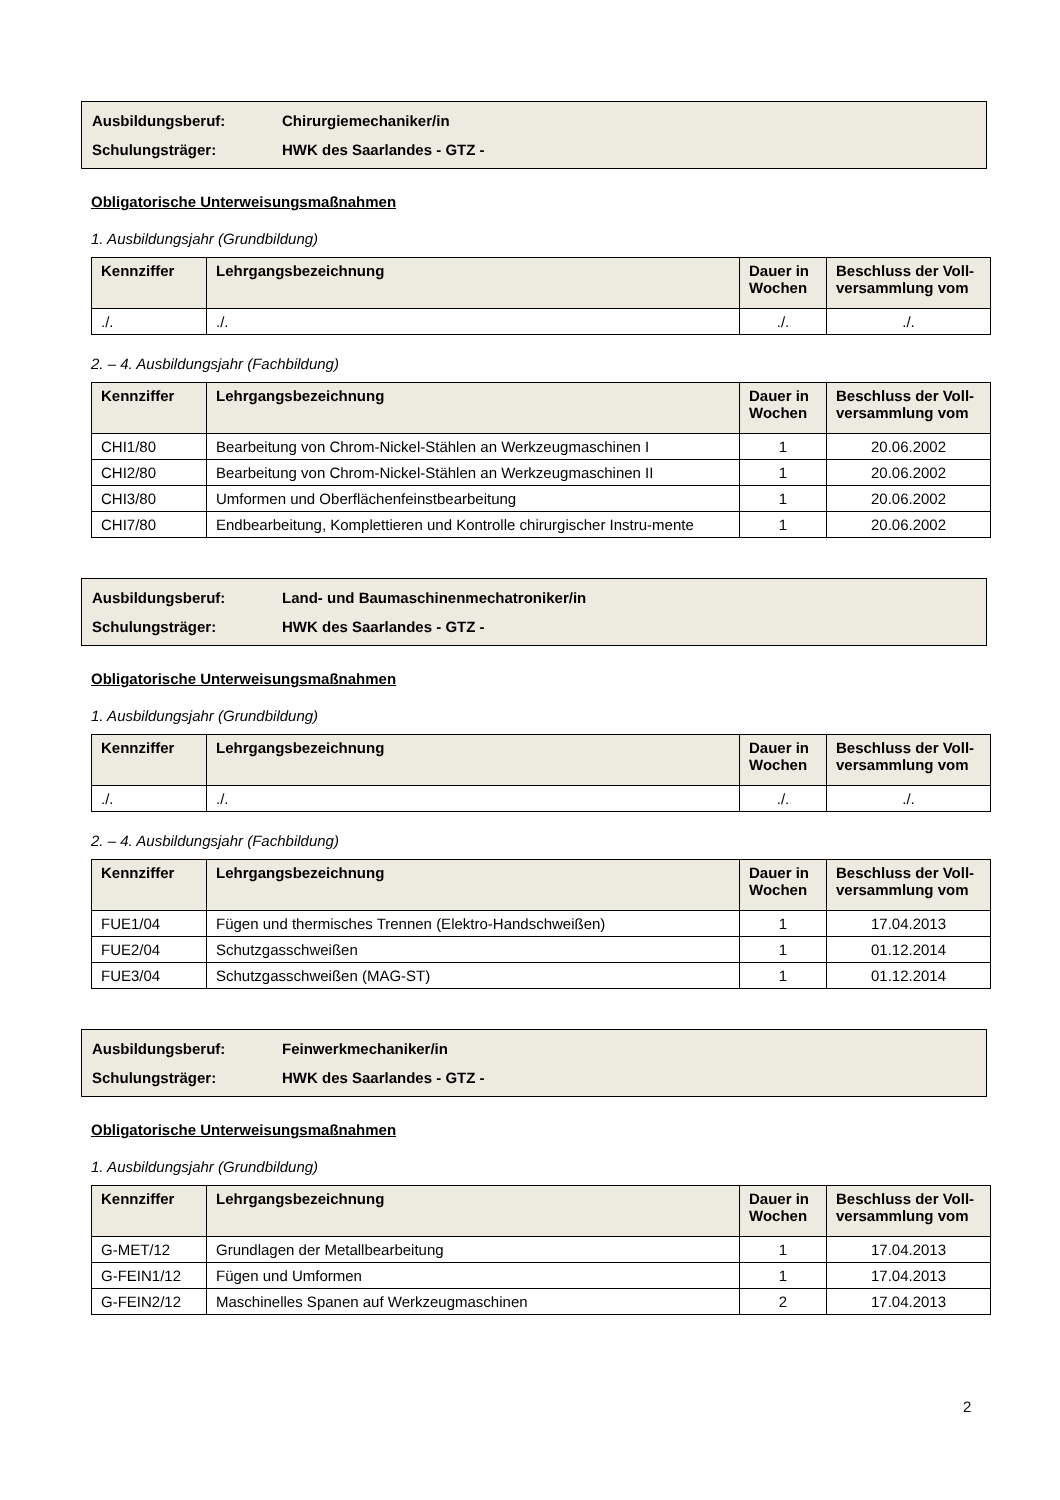Ausbildungsberuf: Chirurgiemechaniker/in
Schulungsträger: HWK des Saarlandes - GTZ -
Obligatorische Unterweisungsmaßnahmen
1. Ausbildungsjahr (Grundbildung)
| Kennziffer | Lehrgangsbezeichnung | Dauer in Wochen | Beschluss der Voll-versammlung vom |
| --- | --- | --- | --- |
| ./. | ./. | ./. | ./. |
2. – 4. Ausbildungsjahr (Fachbildung)
| Kennziffer | Lehrgangsbezeichnung | Dauer in Wochen | Beschluss der Voll-versammlung vom |
| --- | --- | --- | --- |
| CHI1/80 | Bearbeitung von Chrom-Nickel-Stählen an Werkzeugmaschinen I | 1 | 20.06.2002 |
| CHI2/80 | Bearbeitung von Chrom-Nickel-Stählen an Werkzeugmaschinen II | 1 | 20.06.2002 |
| CHI3/80 | Umformen und Oberflächenfeinstbearbeitung | 1 | 20.06.2002 |
| CHI7/80 | Endbearbeitung, Komplettieren und Kontrolle chirurgischer Instru-mente | 1 | 20.06.2002 |
Ausbildungsberuf: Land- und Baumaschinenmechatroniker/in
Schulungsträger: HWK des Saarlandes - GTZ -
Obligatorische Unterweisungsmaßnahmen
1. Ausbildungsjahr (Grundbildung)
| Kennziffer | Lehrgangsbezeichnung | Dauer in Wochen | Beschluss der Voll-versammlung vom |
| --- | --- | --- | --- |
| ./. | ./. | ./. | ./. |
2. – 4. Ausbildungsjahr (Fachbildung)
| Kennziffer | Lehrgangsbezeichnung | Dauer in Wochen | Beschluss der Voll-versammlung vom |
| --- | --- | --- | --- |
| FUE1/04 | Fügen und thermisches Trennen (Elektro-Handschweißen) | 1 | 17.04.2013 |
| FUE2/04 | Schutzgasschweißen | 1 | 01.12.2014 |
| FUE3/04 | Schutzgasschweißen (MAG-ST) | 1 | 01.12.2014 |
Ausbildungsberuf: Feinwerkmechaniker/in
Schulungsträger: HWK des Saarlandes - GTZ -
Obligatorische Unterweisungsmaßnahmen
1. Ausbildungsjahr (Grundbildung)
| Kennziffer | Lehrgangsbezeichnung | Dauer in Wochen | Beschluss der Voll-versammlung vom |
| --- | --- | --- | --- |
| G-MET/12 | Grundlagen der Metallbearbeitung | 1 | 17.04.2013 |
| G-FEIN1/12 | Fügen und Umformen | 1 | 17.04.2013 |
| G-FEIN2/12 | Maschinelles Spanen auf Werkzeugmaschinen | 2 | 17.04.2013 |
2